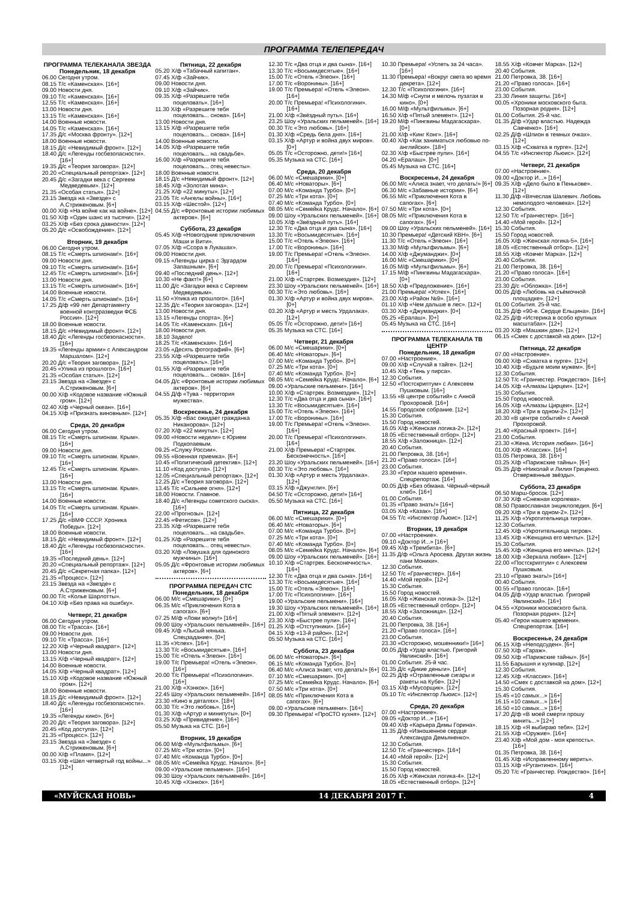ПРОГРАММА ТЕЛЕПЕРЕДАЧ
ПРОГРАММА ТЕЛЕКАНАЛА ЗВЕЗДА
Понедельник, 18 декабря
06.00 Сегодня утром.
08.15 Т/с «Каменская». [16+]
09.00 Новости дня.
09.10 Т/с «Каменская». [16+]
12.55 Т/с «Каменская». [16+]
13.00 Новости дня.
13.15 Т/с «Каменская». [16+]
14.00 Военные новости.
14.05 Т/с «Каменская». [16+]
17.35 Д/с «Москва фронту». [12+]
18.00 Военные новости.
18.15 Д/с «Невидимый фронт». [12+]
18.40 Д/с «Легенды госбезопасности». [16+]
19.35 Д/с «Теория заговора». [12+]
20.20 «Специальный репортаж». [12+]
20.45 Д/с «Загадки века с Сергеем Медведевым». [12+]
21.35 «Особая статья». [12+]
23.15 Звезда на «Звезде» с А.Стриженовым. [6+]
00.00 Х/ф «На войне как на войне». [12+]
01.50 Х/ф «Один шанс из тысячи». [12+]
03.25 Х/ф «Без срока давности». [12+]
05.20 Д/с «Освобождение». [12+]
Вторник, 19 декабря
06.00 Сегодня утром.
08.15 Т/с «Смерть шпионам!». [16+]
09.00 Новости дня.
09.10 Т/с «Смерть шпионам!». [16+]
12.45 Т/с «Смерть шпионам!». [16+]
13.00 Новости дня.
13.15 Т/с «Смерть шпионам!». [16+]
14.00 Военные новости.
14.05 Т/с «Смерть шпионам!». [16+]
17.25 Д/ф «99 лет Департаменту военной контрразведки ФСБ России». [12+]
18.00 Военные новости.
18.15 Д/с «Невидимый фронт». [12+]
18.40 Д/с «Легенды госбезопасности». [16+]
19.35 «Легенды армии» с Александром Маршалом». [12+]
20.20 Д/с «Теория заговора». [12+]
20.45 «Улика из прошлого». [16+]
21.35 «Особая статья». [12+]
23.15 Звезда на «Звезде» с А.Стриженовым. [6+]
00.00 Х/ф «Кодовое название «Южный гром». [12+]
02.40 Х/ф «Черный океан». [16+]
04.15 Х/ф «Признать виновным». [12+]
Среда, 20 декабря
06.00 Сегодня утром.
08.15 Т/с «Смерть шпионам. Крым». [16+]
09.00 Новости дня.
09.10 Т/с «Смерть шпионам. Крым». [16+]
12.45 Т/с «Смерть шпионам. Крым». [16+]
13.00 Новости дня.
13.15 Т/с «Смерть шпионам. Крым». [16+]
14.00 Военные новости.
14.05 Т/с «Смерть шпионам. Крым». [16+]
17.25 Д/с «ВМФ СССР. Хроника Победы». [12+]
18.00 Военные новости.
18.15 Д/с «Невидимый фронт». [12+]
18.40 Д/с «Легенды госбезопасности». [16+]
19.35 «Последний день». [12+]
20.20 «Специальный репортаж». [12+]
20.45 Д/с «Секретная папка». [12+]
21.35 «Процесс». [12+]
23.15 Звезда на «Звезде» с А.Стриженовым. [6+]
00.00 Т/с «Колье Шарлотты».
04.10 Х/ф «Без права на ошибку».
Четверг, 21 декабря
06.00 Сегодня утром.
08.00 Т/с «Трасса». [16+]
09.00 Новости дня.
09.10 Т/с «Трасса». [16+]
12.20 Х/ф «Черный квадрат». [12+]
13.00 Новости дня.
13.15 Х/ф «Черный квадрат». [12+]
14.00 Военные новости.
14.05 Х/ф «Черный квадрат». [12+]
15.10 Х/ф «Кодовое название «Южный гром». [12+]
18.00 Военные новости.
18.15 Д/с «Невидимый фронт». [12+]
18.40 Д/с «Легенды госбезопасности». [16+]
19.35 «Легенды кино». [6+]
20.20 Д/с «Теория заговора». [12+]
20.45 «Код доступа». [12+]
21.35 «Процесс». [12+]
23.15 Звезда на «Звезде» с А.Стриженовым. [6+]
00.00 Х/ф «Пламя». [12+]
03.15 Х/ф «Шел четвертый год войны...» [12+]
Пятница, 22 декабря
05.20 Х/ф «Табачный капитан».
07.45 Х/ф «Зайчик».
09.00 Новости дня.
09.10 Х/ф «Зайчик».
09.35 Х/ф «Разрешите тебя поцеловать». [16+]
11.30 Х/ф «Разрешите тебя поцеловать... снова». [16+]
13.00 Новости дня.
13.15 Х/ф «Разрешите тебя поцеловать... снова». [16+]
14.00 Военные новости.
14.05 Х/ф «Разрешите тебя поцеловать... на свадьбе».
16.00 Х/ф «Разрешите тебя поцеловать... отец невесты».
18.00 Военные новости.
18.15 Д/с «Невидимый фронт». [12+]
18.45 Х/ф «Золотая мина».
21.25 Х/ф «22 минуты». [12+]
23.05 Т/с «Ангелы войны». [16+]
03.15 Х/ф «Шестой». [12+]
04.55 Д/с «Фронтовые истории любимых актеров». [6+]
Суббота, 23 декабря
05.45 Х/ф «Новогодние приключения Маши и Вити».
07.05 Х/ф «Ссора в Лукашах».
09.00 Новости дня.
09.15 «Легенды цирка с Эдгардом Запашным». [6+]
09.40 «Последний день». [12+]
10.30 «Не факт!» [6+]
11.00 Д/с «Загадки века с Сергеем Медведевым».
11.50 «Улика из прошлого». [16+]
12.35 Д/с «Теория заговора». [12+]
13.00 Новости дня.
13.15 «Легенды спорта». [6+]
14.05 Т/с «Каменская». [16+]
18.00 Новости дня.
18.10 Задело!
18.25 Т/с «Каменская». [16+]
23.05 «Десять фотографий». [6+]
23.55 Х/ф «Разрешите тебя поцеловать». [16+]
01.55 Х/ф «Разрешите тебя поцеловать... снова». [16+]
04.05 Д/с «Фронтовые истории любимых актеров». [6+]
04.55 Д/ф «Тува - территория мужества».
Воскресенье, 24 декабря
05.35 Х/ф «Вас ожидает гражданка Никанорова». [12+]
07.20 Х/ф «22 минуты». [12+]
09.00 «Новости недели» с Юрием Подкопаевым.
09.25 «Служу России».
09.55 «Военная приемка». [6+]
10.45 «Политический детектив». [12+]
11.10 «Код доступа». [12+]
12.05 «Специальный репортаж». [12+]
12.25 Д/с «Теория заговора». [12+]
13.45 Т/с «Сильнее огня». [12+]
18.00 Новости. Главное.
18.40 Д/с «Легенды советского сыска». [16+]
22.00 «Прогнозы». [12+]
22.45 «Фетисов». [12+]
23.35 Х/ф «Разрешите тебя поцеловать... на свадьбе».
01.25 Х/ф «Разрешите тебя поцеловать... отец невесты».
03.20 Х/ф «Ловушка для одинокого мужчины». [16+]
05.05 Д/с «Фронтовые истории любимых актеров». [6+]
ПРОГРАММА ПЕРЕДАЧ СТС
Понедельник, 18 декабря
06.00 М/с «Смешарики». [0+]
06.35 М/с «Приключения Кота в сапогах». [6+]
07.25 М/ф «Лови волну!» [16+]
09.00 Шоу «Уральских пельменей». [16+]
09.45 Х/ф «Лысый нянька. Спецзадание». [0+]
11.35 «Успех». [16+]
13.30 Т/с «Восьмидесятые». [16+]
15.00 Т/с «Отель «Элеон». [16+]
19.00 Т/с Премьера! «Отель «Элеон». [16+]
20.00 Т/с Премьера! «Психологини». [16+]
21.00 Х/ф «Хэнкок». [16+]
22.45 Шоу «Уральских пельменей». [16+]
23.30 «Кино в деталях». [18+]
00.30 Т/с «Это любовь». [16+]
01.30 Х/ф «Артур и минипуты». [0+]
03.25 Х/ф «Привидение». [16+]
05.50 Музыка на СТС. [16+]
Вторник, 19 декабря
06.00 М/ф «Мультфильмы». [6+]
07.25 М/с «Три кота». [0+]
07.40 М/с «Команда Турбо». [0+]
08.05 М/с «Семейка Крудс. Начало». [6+]
09.00 «Уральские пельмени». [16+]
09.30 Шоу «Уральских пельменей». [16+]
10.45 Х/ф «Хэнкок». [16+]
12.30 Т/с «Два отца и два сына». [16+]
13.30 Т/с «Восьмидесятые». [16+]
15.00 Т/с «Отель «Элеон». [16+]
17.00 Т/с «Воронины». [16+]
19.00 Т/с Премьера! «Отель «Элеон». [16+]
20.00 Т/с Премьера! «Психологини». [16+]
21.00 Х/ф «Звёздный путь». [16+]
23.25 Шоу «Уральских пельменей». [16+]
00.30 Т/с «Это любовь». [16+]
01.30 Х/ф «Средь бела дня». [16+]
03.15 Х/ф «Артур и война двух миров». [0+]
05.05 Т/с «Осторожно, дети!» [16+]
05.35 Музыка на СТС. [16+]
Среда, 20 декабря
06.00 М/с «Смешарики». [0+]
06.40 М/с «Новаторы». [6+]
07.00 М/с «Команда Турбо». [0+]
07.25 М/с «Три кота». [0+]
07.40 М/с «Команда Турбо». [0+]
08.05 М/с «Семейка Крудс. Начало». [6+]
09.00 Шоу «Уральских пельменей». [16+]
10.05 Х/ф «Звёздный путь». [16+]
12.30 Т/с «Два отца и два сына». [16+]
13.30 Т/с «Восьмидесятые». [16+]
15.00 Т/с «Отель «Элеон». [16+]
17.00 Т/с «Воронины». [16+]
19.00 Т/с Премьера! «Отель «Элеон». [16+]
20.00 Т/с Премьера! «Психологини». [16+]
21.00 Х/ф «Стартрек. Возмездие». [12+]
23.30 Шоу «Уральских пельменей». [16+]
00.30 Т/с «Это любовь». [16+]
01.30 Х/ф «Артур и война двух миров». [0+]
03.20 Х/ф «Артур и месть Урдалака». [12+]
05.05 Т/с «Осторожно, дети!» [16+]
05.35 Музыка на СТС. [16+]
Четверг, 21 декабря
06.00 М/с «Смешарики». [0+]
06.40 М/с «Новаторы». [6+]
07.00 М/с «Команда Турбо». [0+]
07.25 М/с «Три кота». [0+]
07.40 М/с «Команда Турбо». [0+]
08.05 М/с «Семейка Крудс. Начало». [6+]
09.00 «Уральские пельмени». [16+]
10.00 Х/ф «Стартрек. Возмездие». [12+]
12.30 Т/с «Два отца и два сына». [16+]
13.30 Т/с «Восьмидесятые». [16+]
15.00 Т/с «Отель «Элеон». [16+]
17.00 Т/с «Воронины». [16+]
19.00 Т/с Премьера! «Отель «Элеон». [16+]
20.00 Т/с Премьера! «Психологини». [16+]
21.00 Х/ф Премьера! «Стартрек. Бесконечность». [16+]
23.20 Шоу «Уральских пельменей». [16+]
00.30 Т/с «Это любовь». [16+]
01.30 Х/ф «Артур и месть Урдалака». [12+]
03.15 Х/ф «Джунгли». [6+]
04.50 Т/с «Осторожно, дети!» [16+]
05.50 Музыка на СТС. [16+]
Пятница, 22 декабря
06.00 М/с «Смешарики». [0+]
06.40 М/с «Новаторы». [6+]
07.00 М/с «Команда Турбо». [0+]
07.25 М/с «Три кота». [0+]
07.40 М/с «Команда Турбо». [0+]
08.05 М/с «Семейка Крудс. Начало». [6+]
09.00 Шоу «Уральских пельменей». [16+]
10.10 Х/ф «Стартрек. Бесконечность». [16+]
12.30 Т/с «Два отца и два сына». [16+]
13.30 Т/с «Восьмидесятые». [16+]
15.00 Т/с «Отель «Элеон». [16+]
17.00 Т/с «Психологини». [16+]
19.00 «Уральские пельмени». [16+]
19.30 Шоу «Уральских пельменей». [16+]
21.00 Х/ф «Пятый элемент». [12+]
23.30 Х/ф «Быстрее пули». [16+]
01.25 Х/ф «Отступники». [16+]
04.15 Х/ф «13-й район». [12+]
05.50 Музыка на СТС. [16+]
Суббота, 23 декабря
06.00 М/с «Новаторы». [6+]
06.15 М/с «Команда Турбо». [0+]
06.40 М/с «Алиса знает, что делать!» [6+]
07.10 М/с «Смешарики». [0+]
07.25 М/с «Семейка Крудс. Начало». [6+]
07.50 М/с «Три кота». [0+]
08.05 М/с «Приключения Кота в сапогах». [6+]
09.00 «Уральские пельмени». [16+]
09.30 Премьера! «ПроСТО кухня». [12+]
10.30 Премьера! «Успеть за 24 часа». [16+]
11.30 Премьера! «Вокруг света во время декрета». [12+]
12.30 Т/с «Психологини». [16+]
14.30 М/ф «Снупи и мелочь пузатая в кино». [0+]
16.00 М/ф «Мультфильмы». [6+]
16.50 Х/ф «Пятый элемент». [12+]
19.20 М/ф «Пингвины Мадагаскара». [0+]
21.00 Х/ф «Кинг Конг». [16+]
00.40 Х/ф «Как заниматься любовью по-английски». [18+]
02.30 Х/ф «Быстрее пули». [16+]
04.20 «Ералаш». [0+]
05.45 Музыка на СТС. [16+]
Воскресенье, 24 декабря
06.00 М/с «Алиса знает, что делать!» [6+]
06.30 М/с «Забавные истории». [6+]
06.55 М/с «Приключения Кота в сапогах». [6+]
07.50 М/с «Три кота». [0+]
08.05 М/с «Приключения Кота в сапогах». [6+]
09.00 Шоу «Уральских пельменей». [16+]
10.30 Премьера! «Детский КВН». [6+]
11.30 Т/с «Отель «Элеон». [16+]
13.30 М/ф «Мультфильмы». [6+]
14.00 Х/ф «Джуманджи». [0+]
16.00 М/с «Смешарики». [0+]
16.05 М/ф «Мультфильмы». [6+]
17.15 М/ф «Пингвины Мадагаскара». [0+]
18.50 Х/ф «Предложение». [16+]
21.00 Премьера! «Успех». [16+]
23.00 Х/ф «Район №9». [16+]
01.10 Х/ф «Чем дальше в лес». [12+]
03.30 Х/ф «Джуманджи». [0+]
05.25 «Ералаш». [0+]
05.45 Музыка на СТС. [16+]
ПРОГРАММА ТЕЛЕКАНАЛА ТВ ЦЕНТР
Понедельник, 18 декабря
07.00 «Настроение».
09.00 Х/ф «Случай в тайге». [12+]
10.45 Х/ф «Тень у пирса».
12.30 События.
12.50 «Постскриптум» с Алексеем Пушковым. [16+]
13.55 «В центре событий» с Анной Прохоровой. [16+]
14.55 Городское собрание. [12+]
15.30 События.
15.50 Город новостей.
16.05 Х/ф «Женская логика-2». [12+]
18.05 «Естественный отбор». [12+]
18.55 Х/ф «Заложница». [12+]
20.40 События.
21.00 Петровка, 38. [16+]
21.20 «Право голоса». [16+]
23.00 События.
23.30 «Герои нашего времени». Спецрепортаж. [16+]
00.05 Д/ф «Без обмана. Чёрный-чёрный хлеб». [16+]
01.00 События.
01.35 «Право знать!» [16+]
03.05 Х/ф «Казак». [16+]
04.55 Т/с «Инспектор Льюис». [12+]
Вторник, 19 декабря
07.00 «Настроение».
09.10 «Доктор И...» [16+]
09.45 Х/ф «Трембита». [6+]
11.35 Д/ф «Ольга Аросева. Другая жизнь пани Моники».
12.30 События.
12.50 Т/с «Гранчестер». [16+]
14.40 «Мой герой». [12+]
15.30 События.
15.50 Город новостей.
16.05 Х/ф «Женская логика-3». [12+]
18.05 «Естественный отбор». [12+]
18.55 Х/ф «Заложница». [12+]
20.40 События.
21.00 Петровка, 38. [16+]
21.20 «Право голоса». [16+]
23.00 События.
23.30 «Осторожно, мошенники!» [16+]
00.05 Д/ф «Удар властью. Григорий Явлинский». [16+]
01.00 События. 25-й час.
01.35 Д/с «Дикие деньги». [16+]
02.25 Д/ф «Отравленные сигары и ракеты на Кубе». [12+]
03.15 Х/ф «Мусорщик». [12+]
05.10 Т/с «Инспектор Льюис». [12+]
Среда, 20 декабря
07.00 «Настроение».
09.05 «Доктор И...» [16+]
09.40 Х/ф «Карьера Димы Горина».
11.35 Д/ф «Изношенное сердце Александра Демьяненко».
12.30 События.
12.50 Т/с «Гранчестер». [16+]
14.40 «Мой герой». [12+]
15.30 События.
15.50 Город новостей.
16.05 Х/ф «Женская логика-4». [12+]
18.05 «Естественный отбор». [12+]
18.55 Х/ф «Ковчег Марка». [12+]
20.40 События.
21.00 Петровка, 38. [16+]
21.20 «Право голоса». [16+]
23.00 События.
23.30 Линия защиты. [16+]
00.05 «Хроники московского быта. Позорная родня». [12+]
01.00 События. 25-й час.
01.35 Д/ф «Удар властью. Надежда Савченко». [16+]
02.25 Д/ф «Шпион в темных очках». [12+]
03.15 Х/ф «Схватка в пурге». [12+]
04.55 Т/с «Инспектор Льюис». [12+]
Четверг, 21 декабря
07.00 «Настроение».
09.00 «Доктор И...» [16+]
09.35 Х/ф «Дело было в Пенькове». [12+]
11.30 Д/ф «Вячеслав Шалевич. Любовь немолодого человека». [12+]
12.30 События.
12.50 Т/с «Гранчестер». [16+]
14.40 «Мой герой». [12+]
15.30 События.
15.50 Город новостей.
16.05 Х/ф «Женская логика-5». [16+]
18.05 «Естественный отбор». [12+]
18.55 Х/ф «Ковчег Марка». [12+]
20.40 События.
21.00 Петровка, 38. [16+]
21.20 «Право голоса». [16+]
23.00 События.
23.30 Д/с «Обложка». [16+]
00.05 Д/ф «Любовь на съёмочной площадке». [12+]
01.00 События. 25-й час.
01.35 Д/ф «90-е. Сердце Ельцина». [16+]
02.25 Д/ф «Истерика в особо крупных масштабах». [12+]
03.20 Х/ф «Машкин дом». [12+]
06.15 «Смех с доставкой на дом». [12+]
Пятница, 22 декабря
07.00 «Настроение».
09.00 Х/ф «Схватка в пурге». [12+]
10.40 Х/ф «Будьте моим мужем». [6+]
12.30 События.
12.50 Т/с «Гранчестер. Рождество». [16+]
14.05 Х/ф «Алмазы Цирцеи». [12+]
15.30 События.
15.50 Город новостей.
16.05 Х/ф «Алмазы Цирцеи». [12+]
18.20 Х/ф «Три в одном-2». [12+]
20.30 «В центре событий» с Анной Прохоровой.
21.40 «Красный проект». [16+]
23.00 События.
23.30 «Жена. История любви». [16+]
01.00 Х/ф «Классик». [16+]
03.05 Петровка, 38. [16+]
03.25 Х/ф «Парижские тайны». [6+]
05.35 Д/ф «Николай и Лилия Гриценко. Отверженные звёзды».
Суббота, 23 декабря
06.50 Марш-бросок. [12+]
07.30 Х/ф «Снежная королева».
08.50 Православная энциклопедия. [6+]
09.20 Х/ф «Три в одном-2». [12+]
11.25 Х/ф «Укротительница тигров».
12.30 События.
12.45 Х/ф «Укротительница тигров».
13.45 Х/ф «Женщина его мечты». [12+]
15.30 События.
15.45 Х/ф «Женщина его мечты». [12+]
18.00 Х/ф «Зеркала любви». [12+]
22.00 «Постскриптум» с Алексеем Пушковым.
23.10 «Право знать!» [16+]
00.40 События.
00.55 «Право голоса». [16+]
04.05 Д/ф «Удар властью. Григорий Явлинский». [16+]
04.55 «Хроники московского быта. Позорная родня». [12+]
05.40 «Герои нашего времени». Спецрепортаж. [16+]
Воскресенье, 24 декабря
06.15 Х/ф «Неподсуден». [6+]
07.50 Х/ф «Гараж».
09.50 Х/ф «Парижские тайны». [6+]
11.55 Барышня и кулинар. [12+]
12.30 События.
12.45 Х/ф «Классик». [16+]
14.50 «Смех с доставкой на дом». [12+]
15.30 События.
15.45 «10 самых...» [16+]
16.15 «10 самых...» [16+]
16.50 «10 самых...» [16+]
17.20 Д/ф «В моей смерти прошу винить...» [12+]
18.15 Х/ф «Я выбираю тебя». [12+]
21.55 Х/ф «Оружие». [16+]
23.40 Х/ф «Мой дом - моя крепость». [16+]
01.35 Петровка, 38. [16+]
01.45 Х/ф «Исправленному верить».
03.15 Х/ф «Ругантино». [16+]
05.20 Т/с «Гранчестер. Рождество». [16+]
«МУЙСКАЯ НОВЬ» 14 ДЕКАБРЯ 2017 Г. 4